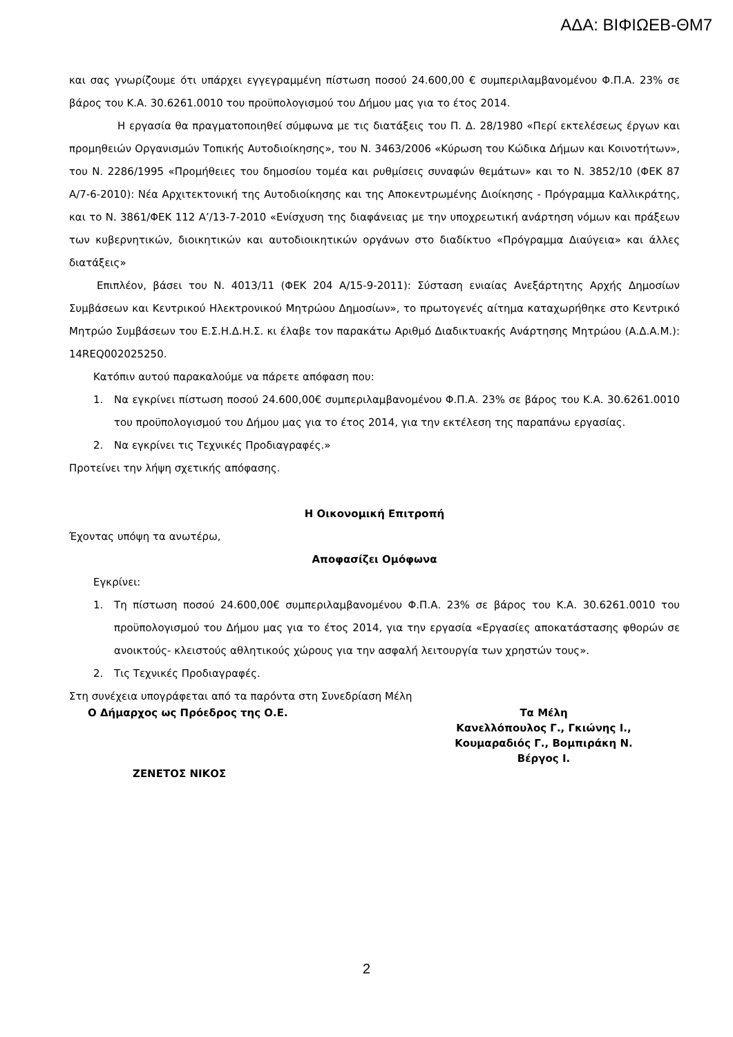ΑΔΑ: ΒΙΦΙΩΕΒ-ΘΜ7
και σας γνωρίζουμε ότι υπάρχει εγγεγραμμένη πίστωση ποσού 24.600,00 € συμπεριλαμβανομένου Φ.Π.Α. 23% σε βάρος του Κ.Α. 30.6261.0010 του προϋπολογισμού του Δήμου μας για το έτος 2014.
Η εργασία θα πραγματοποιηθεί σύμφωνα με τις διατάξεις του Π. Δ. 28/1980 «Περί εκτελέσεως έργων και προμηθειών Οργανισμών Τοπικής Αυτοδιοίκησης», του Ν. 3463/2006 «Κύρωση του Κώδικα Δήμων και Κοινοτήτων», του Ν. 2286/1995 «Προμήθειες του δημοσίου τομέα και ρυθμίσεις συναφών θεμάτων» και το Ν. 3852/10 (ΦΕΚ 87 Α/7-6-2010): Νέα Αρχιτεκτονική της Αυτοδιοίκησης και της Αποκεντρωμένης Διοίκησης - Πρόγραμμα Καλλικράτης, και το Ν. 3861/ΦΕΚ 112 Α’/13-7-2010 «Ενίσχυση της διαφάνειας με την υποχρεωτική ανάρτηση νόμων και πράξεων των κυβερνητικών, διοικητικών και αυτοδιοικητικών οργάνων στο διαδίκτυο «Πρόγραμμα Διαύγεια» και άλλες διατάξεις»
Επιπλέον, βάσει του Ν. 4013/11 (ΦΕΚ 204 Α/15-9-2011): Σύσταση ενιαίας Ανεξάρτητης Αρχής Δημοσίων Συμβάσεων και Κεντρικού Ηλεκτρονικού Μητρώου Δημοσίων», το πρωτογενές αίτημα καταχωρήθηκε στο Κεντρικό Μητρώο Συμβάσεων του Ε.Σ.Η.Δ.Η.Σ. κι έλαβε τον παρακάτω Αριθμό Διαδικτυακής Ανάρτησης Μητρώου (Α.Δ.Α.Μ.): 14REQ002025250.
Κατόπιν αυτού παρακαλούμε να πάρετε απόφαση που:
1. Να εγκρίνει πίστωση ποσού 24.600,00€ συμπεριλαμβανομένου Φ.Π.Α. 23% σε βάρος του Κ.Α. 30.6261.0010 του προϋπολογισμού του Δήμου μας για το έτος 2014, για την εκτέλεση της παραπάνω εργασίας.
2. Να εγκρίνει τις Τεχνικές Προδιαγραφές.»
Προτείνει την λήψη σχετικής απόφασης.
Η Οικονομική Επιτροπή
Έχοντας υπόψη τα ανωτέρω,
Αποφασίζει Ομόφωνα
Εγκρίνει:
1. Τη πίστωση ποσού 24.600,00€ συμπεριλαμβανομένου Φ.Π.Α. 23% σε βάρος του Κ.Α. 30.6261.0010 του προϋπολογισμού του Δήμου μας για το έτος 2014, για την εργασία «Εργασίες αποκατάστασης φθορών σε ανοικτούς- κλειστούς αθλητικούς χώρους για την ασφαλή λειτουργία των χρηστών τους».
2. Τις Τεχνικές Προδιαγραφές.
Στη συνέχεια υπογράφεται από τα παρόντα στη Συνεδρίαση Μέλη
Ο Δήμαρχος ως Πρόεδρος της Ο.Ε.
ΖΕΝΕΤΟΣ ΝΙΚΟΣ
Τα Μέλη
Κανελλόπουλος Γ., Γκιώνης Ι.,
Κουμαραδιός Γ., Βομπιράκη Ν.
Βέργος Ι.
2